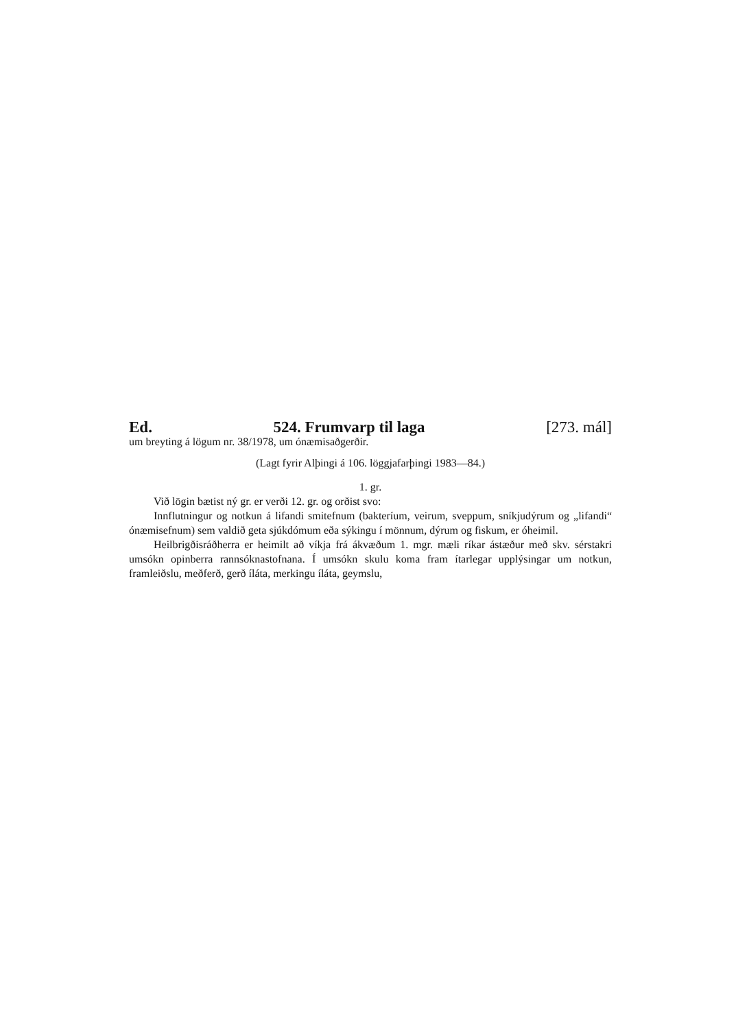Ed. 524. Frumvarp til laga [273. mál]
um breyting á lögum nr. 38/1978, um ónæmisaðgerðir.
(Lagt fyrir Alþingi á 106. löggjafarþingi 1983—84.)
1. gr.
Við lögin bætist ný gr. er verði 12. gr. og orðist svo:
Innflutningur og notkun á lifandi smitefnum (bakteríum, veirum, sveppum, sníkjudýrum og „lifandi“ ónæmisefnum) sem valdið geta sjúkdómum eða sýkingu í mönnum, dýrum og fiskum, er óheimil.
Heilbrigðisráðherra er heimilt að víkja frá ákvæðum 1. mgr. mæli ríkar ástæður með skv. sérstakri umsókn opinberra rannsóknastofnana. Í umsókn skulu koma fram ítarlegar upplýsingar um notkun, framleiðslu, meðferð, gerð íláta, merkingu íláta, geymslu,